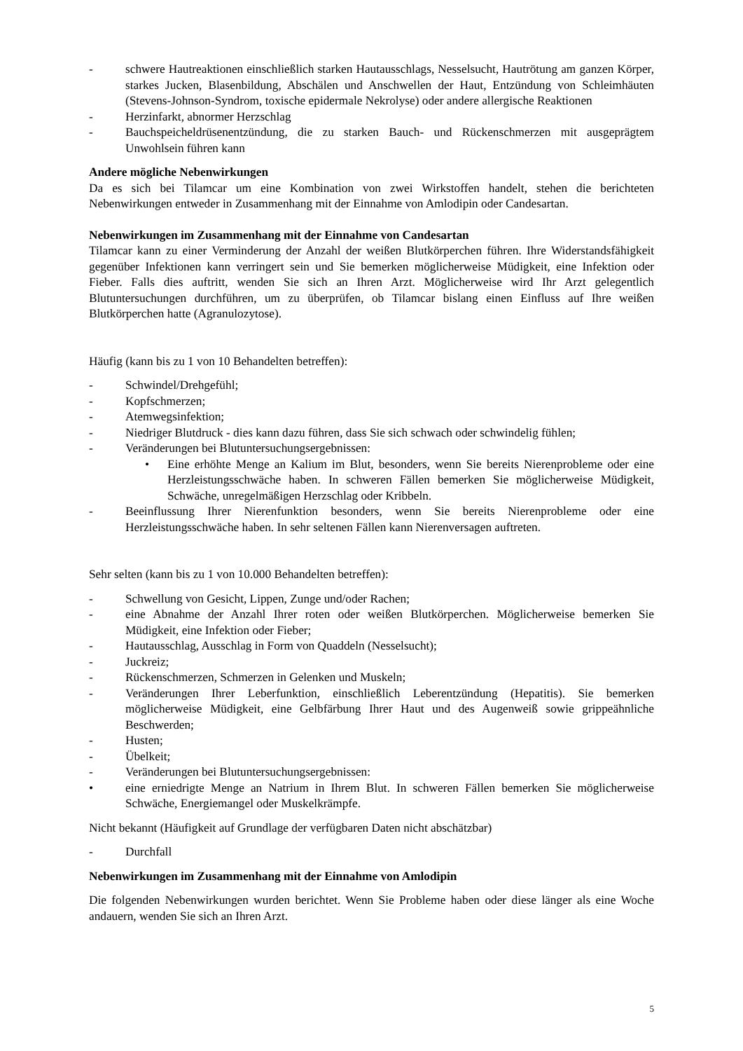- schwere Hautreaktionen einschließlich starken Hautausschlags, Nesselsucht, Hautrötung am ganzen Körper, starkes Jucken, Blasenbildung, Abschälen und Anschwellen der Haut, Entzündung von Schleimhäuten (Stevens-Johnson-Syndrom, toxische epidermale Nekrolyse) oder andere allergische Reaktionen
- Herzinfarkt, abnormer Herzschlag
- Bauchspeicheldrüsenentzündung, die zu starken Bauch- und Rückenschmerzen mit ausgeprägtem Unwohlsein führen kann
Andere mögliche Nebenwirkungen
Da es sich bei Tilamcar um eine Kombination von zwei Wirkstoffen handelt, stehen die berichteten Nebenwirkungen entweder in Zusammenhang mit der Einnahme von Amlodipin oder Candesartan.
Nebenwirkungen im Zusammenhang mit der Einnahme von Candesartan
Tilamcar kann zu einer Verminderung der Anzahl der weißen Blutkörperchen führen. Ihre Widerstandsfähigkeit gegenüber Infektionen kann verringert sein und Sie bemerken möglicherweise Müdigkeit, eine Infektion oder Fieber. Falls dies auftritt, wenden Sie sich an Ihren Arzt. Möglicherweise wird Ihr Arzt gelegentlich Blutuntersuchungen durchführen, um zu überprüfen, ob Tilamcar bislang einen Einfluss auf Ihre weißen Blutkörperchen hatte (Agranulozytose).
Häufig (kann bis zu 1 von 10 Behandelten betreffen):
- Schwindel/Drehgefühl;
- Kopfschmerzen;
- Atemwegsinfektion;
- Niedriger Blutdruck - dies kann dazu führen, dass Sie sich schwach oder schwindelig fühlen;
- Veränderungen bei Blutuntersuchungsergebnissen:
• Eine erhöhte Menge an Kalium im Blut, besonders, wenn Sie bereits Nierenprobleme oder eine Herzleistungsschwäche haben. In schweren Fällen bemerken Sie möglicherweise Müdigkeit, Schwäche, unregelmäßigen Herzschlag oder Kribbeln.
- Beeinflussung Ihrer Nierenfunktion besonders, wenn Sie bereits Nierenprobleme oder eine Herzleistungsschwäche haben. In sehr seltenen Fällen kann Nierenversagen auftreten.
Sehr selten (kann bis zu 1 von 10.000 Behandelten betreffen):
- Schwellung von Gesicht, Lippen, Zunge und/oder Rachen;
- eine Abnahme der Anzahl Ihrer roten oder weißen Blutkörperchen. Möglicherweise bemerken Sie Müdigkeit, eine Infektion oder Fieber;
- Hautausschlag, Ausschlag in Form von Quaddeln (Nesselsucht);
- Juckreiz;
- Rückenschmerzen, Schmerzen in Gelenken und Muskeln;
- Veränderungen Ihrer Leberfunktion, einschließlich Leberentzündung (Hepatitis). Sie bemerken möglicherweise Müdigkeit, eine Gelbfärbung Ihrer Haut und des Augenweiß sowie grippeähnliche Beschwerden;
- Husten;
- Übelkeit;
- Veränderungen bei Blutuntersuchungsergebnissen:
• eine erniedrigte Menge an Natrium in Ihrem Blut. In schweren Fällen bemerken Sie möglicherweise Schwäche, Energiemangel oder Muskelkrämpfe.
Nicht bekannt (Häufigkeit auf Grundlage der verfügbaren Daten nicht abschätzbar)
- Durchfall
Nebenwirkungen im Zusammenhang mit der Einnahme von Amlodipin
Die folgenden Nebenwirkungen wurden berichtet. Wenn Sie Probleme haben oder diese länger als eine Woche andauern, wenden Sie sich an Ihren Arzt.
5